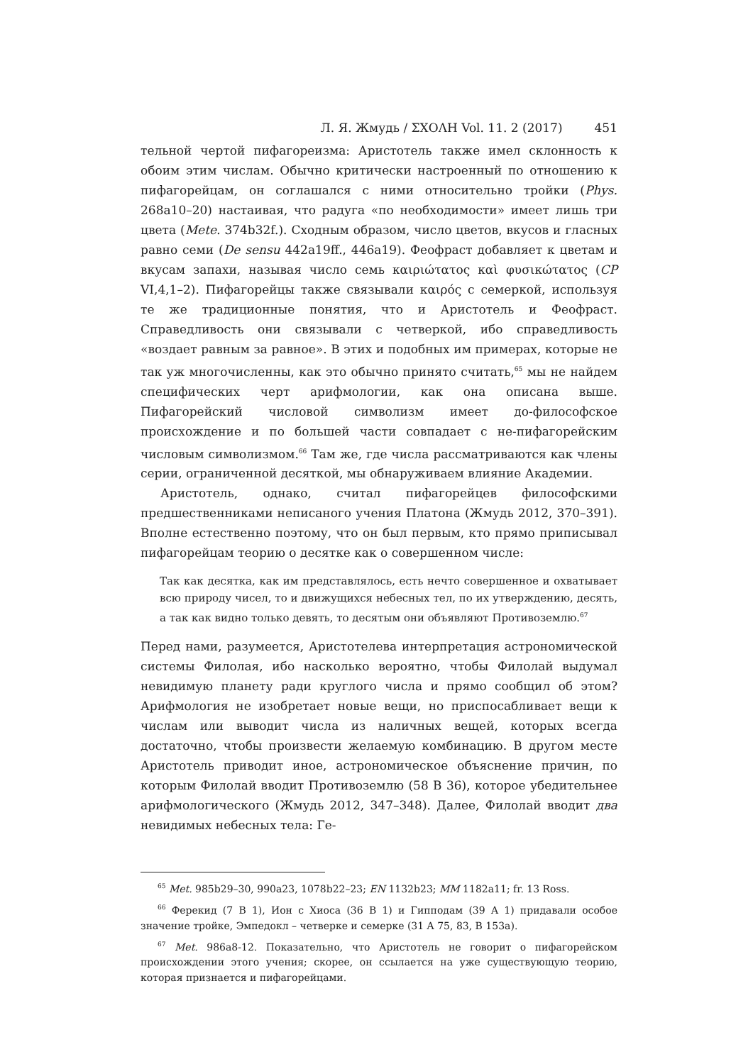Л. Я. Жмудь / ΣΧΟΛΗ Vol. 11. 2 (2017) 451
тельной чертой пифагореизма: Аристотель также имел склонность к обоим этим числам. Обычно критически настроенный по отношению к пифагорейцам, он соглашался с ними относительно тройки (Phys. 268a10–20) настаивая, что радуга «по необходимости» имеет лишь три цвета (Mete. 374b32f.). Сходным образом, число цветов, вкусов и гласных равно семи (De sensu 442a19ff., 446a19). Феофраст добавляет к цветам и вкусам запахи, называя число семь καιριώτατος καὶ φυσικώτατος (CP VI,4,1–2). Пифагорейцы также связывали καιρός с семеркой, используя те же традиционные понятия, что и Аристотель и Феофраст. Справедливость они связывали с четверкой, ибо справедливость «воздает равным за равное». В этих и подобных им примерах, которые не так уж многочисленны, как это обычно принято считать,<sup>65</sup> мы не найдем специфических черт арифмологии, как она описана выше. Пифагорейский числовой символизм имеет до-философское происхождение и по большей части совпадает с не-пифагорейским числовым символизмом.<sup>66</sup> Там же, где числа рассматриваются как члены серии, ограниченной десяткой, мы обнаруживаем влияние Академии.
Аристотель, однако, считал пифагорейцев философскими предшественниками неписаного учения Платона (Жмудь 2012, 370–391). Вполне естественно поэтому, что он был первым, кто прямо приписывал пифагорейцам теорию о десятке как о совершенном числе:
Так как десятка, как им представлялось, есть нечто совершенное и охватывает всю природу чисел, то и движущихся небесных тел, по их утверждению, десять, а так как видно только девять, то десятым они объявляют Противоземлю.<sup>67</sup>
Перед нами, разумеется, Аристотелева интерпретация астрономической системы Филолая, ибо насколько вероятно, чтобы Филолай выдумал невидимую планету ради круглого числа и прямо сообщил об этом? Арифмология не изобретает новые вещи, но приспосабливает вещи к числам или выводит числа из наличных вещей, которых всегда достаточно, чтобы произвести желаемую комбинацию. В другом месте Аристотель приводит иное, астрономическое объяснение причин, по которым Филолай вводит Противоземлю (58 B 36), которое убедительнее арифмологического (Жмудь 2012, 347–348). Далее, Филолай вводит два невидимых небесных тела: Ге-
<sup>65</sup> Met. 985b29–30, 990a23, 1078b22–23; EN 1132b23; MM 1182a11; fr. 13 Ross.
<sup>66</sup> Ферекид (7 B 1), Ион с Хиоса (36 B 1) и Гипподам (39 A 1) придавали особое значение тройке, Эмпедокл – четверке и семерке (31 A 75, 83, B 153a).
<sup>67</sup> Met. 986a8-12. Показательно, что Аристотель не говорит о пифагорейском происхождении этого учения; скорее, он ссылается на уже существующую теорию, которая признается и пифагорейцами.